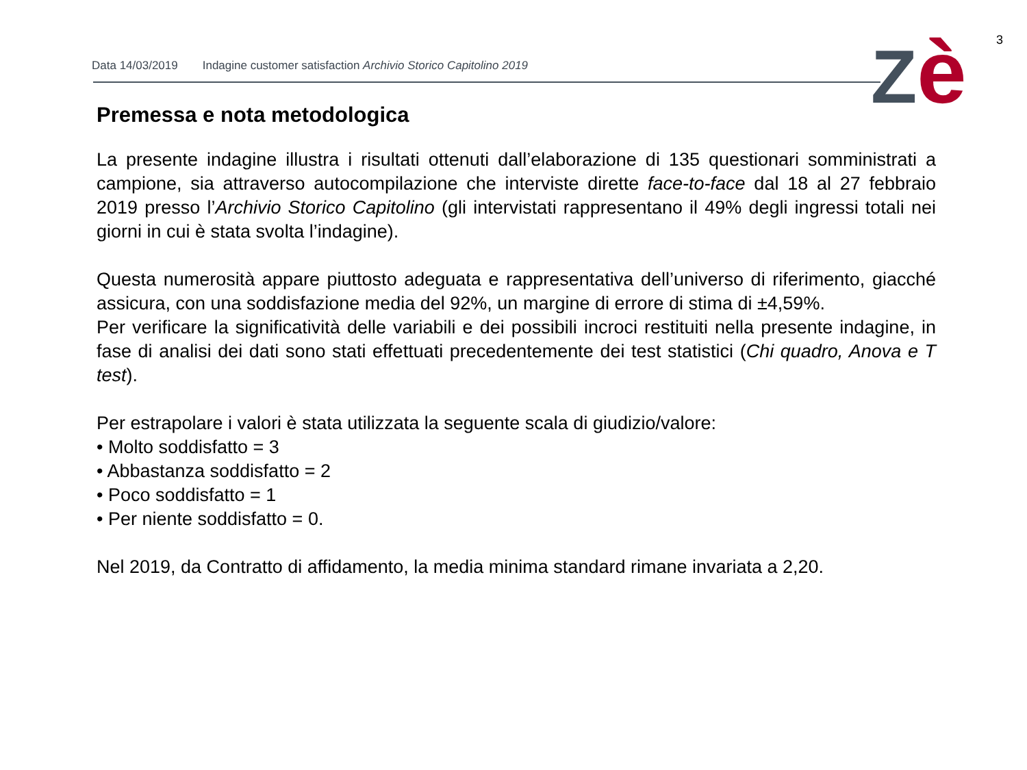3
Data 14/03/2019 Indagine customer satisfaction Archivio Storico Capitolino 2019
Zè
Premessa e nota metodologica
La presente indagine illustra i risultati ottenuti dall’elaborazione di 135 questionari somministrati a campione, sia attraverso autocompilazione che interviste dirette face-to-face dal 18 al 27 febbraio 2019 presso l’Archivio Storico Capitolino (gli intervistati rappresentano il 49% degli ingressi totali nei giorni in cui è stata svolta l’indagine).
Questa numerosità appare piuttosto adeguata e rappresentativa dell’universo di riferimento, giacché assicura, con una soddisfazione media del 92%, un margine di errore di stima di ±4,59%.
Per verificare la significatività delle variabili e dei possibili incroci restituiti nella presente indagine, in fase di analisi dei dati sono stati effettuati precedentemente dei test statistici (Chi quadro, Anova e T test).
Per estrapolare i valori è stata utilizzata la seguente scala di giudizio/valore:
• Molto soddisfatto = 3
• Abbastanza soddisfatto = 2
• Poco soddisfatto = 1
• Per niente soddisfatto = 0.
Nel 2019, da Contratto di affidamento, la media minima standard rimane invariata a 2,20.